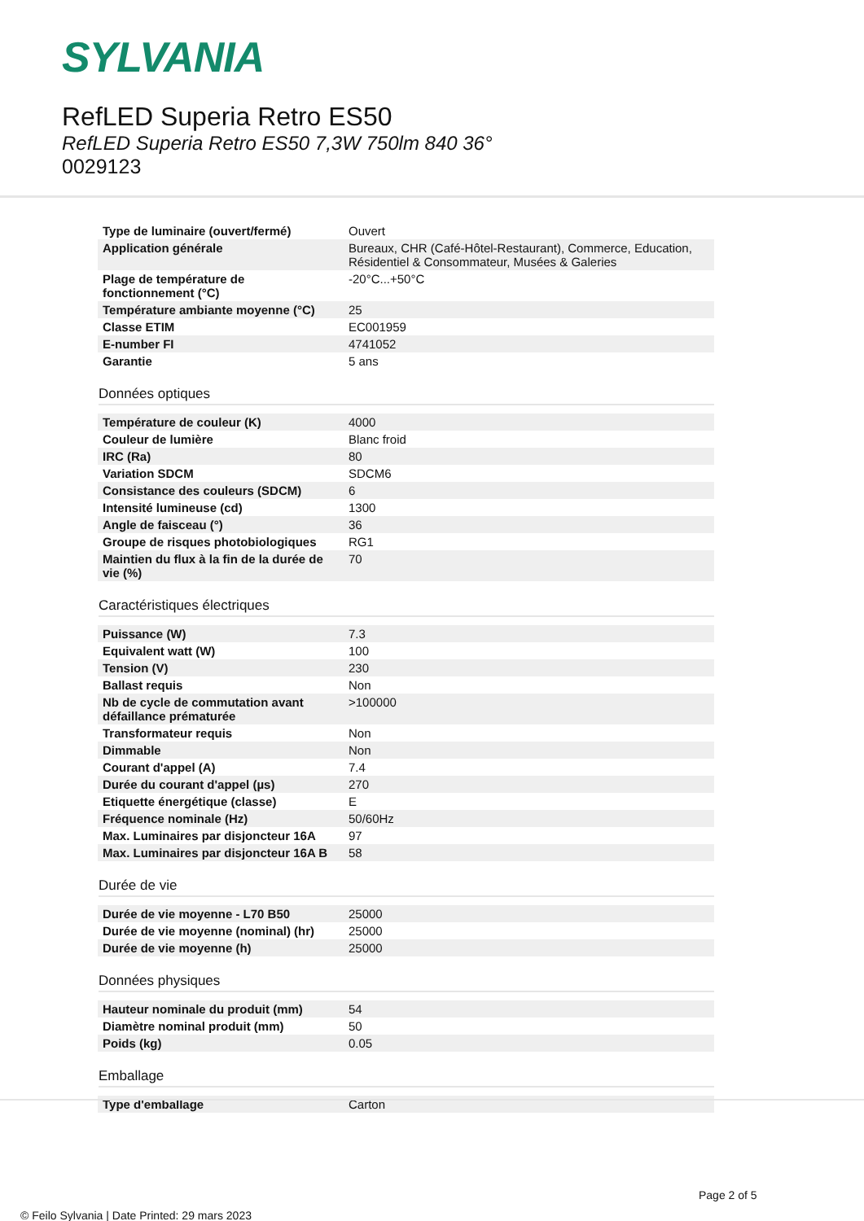SYLVANIA
RefLED Superia Retro ES50
RefLED Superia Retro ES50 7,3W 750lm 840 36°
0029123
| Type de luminaire (ouvert/fermé) | Ouvert |
| Application générale | Bureaux, CHR (Café-Hôtel-Restaurant), Commerce, Education, Résidentiel & Consommateur, Musées & Galeries |
| Plage de température de fonctionnement (°C) | -20°C...+50°C |
| Température ambiante moyenne (°C) | 25 |
| Classe ETIM | EC001959 |
| E-number FI | 4741052 |
| Garantie | 5 ans |
Données optiques
| Température de couleur (K) | 4000 |
| Couleur de lumière | Blanc froid |
| IRC (Ra) | 80 |
| Variation SDCM | SDCM6 |
| Consistance des couleurs (SDCM) | 6 |
| Intensité lumineuse (cd) | 1300 |
| Angle de faisceau (°) | 36 |
| Groupe de risques photobiologiques | RG1 |
| Maintien du flux à la fin de la durée de vie (%) | 70 |
Caractéristiques électriques
| Puissance (W) | 7.3 |
| Equivalent watt (W) | 100 |
| Tension (V) | 230 |
| Ballast requis | Non |
| Nb de cycle de commutation avant défaillance prématurée | >100000 |
| Transformateur requis | Non |
| Dimmable | Non |
| Courant d'appel (A) | 7.4 |
| Durée du courant d'appel (µs) | 270 |
| Etiquette énergétique (classe) | E |
| Fréquence nominale (Hz) | 50/60Hz |
| Max. Luminaires par disjoncteur 16A | 97 |
| Max. Luminaires par disjoncteur 16A B | 58 |
Durée de vie
| Durée de vie moyenne - L70 B50 | 25000 |
| Durée de vie moyenne (nominal) (hr) | 25000 |
| Durée de vie moyenne (h) | 25000 |
Données physiques
| Hauteur nominale du produit (mm) | 54 |
| Diamètre nominal produit (mm) | 50 |
| Poids (kg) | 0.05 |
Emballage
| Type d'emballage | Carton |
Page 2 of 5
© Feilo Sylvania | Date Printed: 29 mars 2023